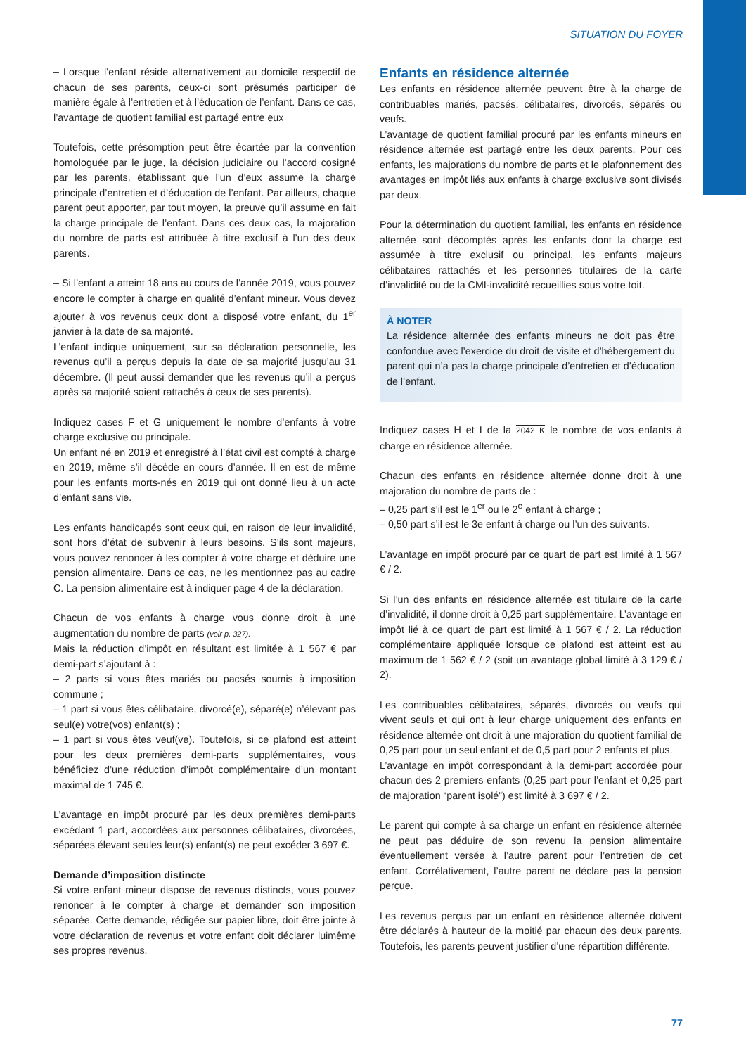SITUATION DU FOYER
– Lorsque l’enfant réside alternativement au domicile respectif de chacun de ses parents, ceux-ci sont présumés participer de manière égale à l’entretien et à l’éducation de l’enfant. Dans ce cas, l’avantage de quotient familial est partagé entre eux
Toutefois, cette présomption peut être écartée par la convention homologuée par le juge, la décision judiciaire ou l’accord cosigné par les parents, établissant que l’un d’eux assume la charge principale d’entretien et d’éducation de l’enfant. Par ailleurs, chaque parent peut apporter, par tout moyen, la preuve qu’il assume en fait la charge principale de l’enfant. Dans ces deux cas, la majoration du nombre de parts est attribuée à titre exclusif à l’un des deux parents.
– Si l’enfant a atteint 18 ans au cours de l’année 2019, vous pouvez encore le compter à charge en qualité d’enfant mineur. Vous devez ajouter à vos revenus ceux dont a disposé votre enfant, du 1<sup>er</sup> janvier à la date de sa majorité.
L’enfant indique uniquement, sur sa déclaration personnelle, les revenus qu’il a perçus depuis la date de sa majorité jusqu’au 31 décembre. (Il peut aussi demander que les revenus qu’il a perçus après sa majorité soient rattachés à ceux de ses parents).
Indiquez cases F et G uniquement le nombre d’enfants à votre charge exclusive ou principale.
Un enfant né en 2019 et enregistré à l’état civil est compté à charge en 2019, même s’il décède en cours d’année. Il en est de même pour les enfants morts-nés en 2019 qui ont donné lieu à un acte d’enfant sans vie.
Les enfants handicapés sont ceux qui, en raison de leur invalidité, sont hors d’état de subvenir à leurs besoins. S’ils sont majeurs, vous pouvez renoncer à les compter à votre charge et déduire une pension alimentaire. Dans ce cas, ne les mentionnez pas au cadre C. La pension alimentaire est à indiquer page 4 de la déclaration.
Chacun de vos enfants à charge vous donne droit à une augmentation du nombre de parts (voir p. 327).
Mais la réduction d’impôt en résultant est limitée à 1 567 € par demi-part s’ajoutant à :
– 2 parts si vous êtes mariés ou pacsés soumis à imposition commune ;
– 1 part si vous êtes célibataire, divorcé(e), séparé(e) n’élevant pas seul(e) votre(vos) enfant(s) ;
– 1 part si vous êtes veuf(ve). Toutefois, si ce plafond est atteint pour les deux premières demi-parts supplémentaires, vous bénéficiez d’une réduction d’impôt complémentaire d’un montant maximal de 1 745 €.
L’avantage en impôt procuré par les deux premières demi-parts excédant 1 part, accordées aux personnes célibataires, divorcées, séparées élevant seules leur(s) enfant(s) ne peut excéder 3 697 €.
Demande d’imposition distincte
Si votre enfant mineur dispose de revenus distincts, vous pouvez renoncer à le compter à charge et demander son imposition séparée. Cette demande, rédigée sur papier libre, doit être jointe à votre déclaration de revenus et votre enfant doit déclarer luimême ses propres revenus.
Enfants en résidence alternée
Les enfants en résidence alternée peuvent être à la charge de contribuables mariés, pacsés, célibataires, divorcés, séparés ou veufs.
L’avantage de quotient familial procuré par les enfants mineurs en résidence alternée est partagé entre les deux parents. Pour ces enfants, les majorations du nombre de parts et le plafonnement des avantages en impôt liés aux enfants à charge exclusive sont divisés par deux.
Pour la détermination du quotient familial, les enfants en résidence alternée sont décomptés après les enfants dont la charge est assumée à titre exclusif ou principal, les enfants majeurs célibataires rattachés et les personnes titulaires de la carte d’invalidité ou de la CMI-invalidité recueillies sous votre toit.
À NOTER
La résidence alternée des enfants mineurs ne doit pas être confondue avec l’exercice du droit de visite et d’hébergement du parent qui n’a pas la charge principale d’entretien et d’éducation de l’enfant.
Indiquez cases H et I de la 2042 K le nombre de vos enfants à charge en résidence alternée.
Chacun des enfants en résidence alternée donne droit à une majoration du nombre de parts de :
– 0,25 part s’il est le 1<sup>er</sup> ou le 2<sup>e</sup> enfant à charge ;
– 0,50 part s’il est le 3e enfant à charge ou l’un des suivants.
L’avantage en impôt procuré par ce quart de part est limité à 1 567 € / 2.
Si l’un des enfants en résidence alternée est titulaire de la carte d’invalidité, il donne droit à 0,25 part supplémentaire. L’avantage en impôt lié à ce quart de part est limité à 1 567 € / 2. La réduction complémentaire appliquée lorsque ce plafond est atteint est au maximum de 1 562 € / 2 (soit un avantage global limité à 3 129 € / 2).
Les contribuables célibataires, séparés, divorcés ou veufs qui vivent seuls et qui ont à leur charge uniquement des enfants en résidence alternée ont droit à une majoration du quotient familial de 0,25 part pour un seul enfant et de 0,5 part pour 2 enfants et plus.
L’avantage en impôt correspondant à la demi-part accordée pour chacun des 2 premiers enfants (0,25 part pour l’enfant et 0,25 part de majoration “parent isolé”) est limité à 3 697 € / 2.
Le parent qui compte à sa charge un enfant en résidence alternée ne peut pas déduire de son revenu la pension alimentaire éventuellement versée à l’autre parent pour l’entretien de cet enfant. Corrélativement, l’autre parent ne déclare pas la pension perçue.
Les revenus perçus par un enfant en résidence alternée doivent être déclarés à hauteur de la moitié par chacun des deux parents. Toutefois, les parents peuvent justifier d’une répartition différente.
77